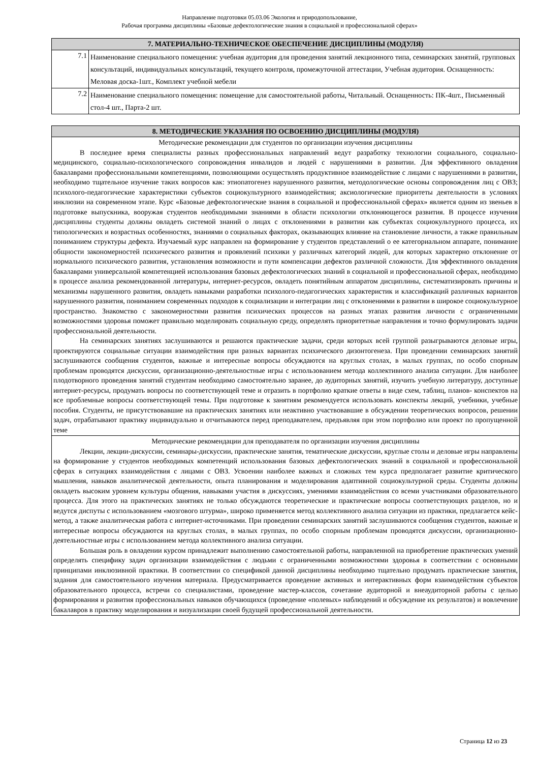Направление подготовки 05.03.06 Экология и природопользование,
Рабочая программа дисциплины «Базовые дефектологические знания в социальной и профессиональной сферах»
| 7. МАТЕРИАЛЬНО-ТЕХНИЧЕСКОЕ ОБЕСПЕЧЕНИЕ ДИСЦИПЛИНЫ (МОДУЛЯ) | |
| --- | --- |
| 7.1 | Наименование специального помещения: учебная аудитория для проведения занятий лекционного типа, семинарских занятий, групповых консультаций, индивидуальных консультаций, текущего контроля, промежуточной аттестации, Учебная аудитория. Оснащенность: Меловая доска-1шт., Комплект учебной мебели |
| 7.2 | Наименование специального помещения: помещение для самостоятельной работы, Читальный. Оснащенность: ПК-4шт., Письменный стол-4 шт., Парта-2 шт. |
| 8. МЕТОДИЧЕСКИЕ УКАЗАНИЯ ПО ОСВОЕНИЮ ДИСЦИПЛИНЫ (МОДУЛЯ) |
| --- |
| Методические рекомендации для студентов по организации изучения дисциплины В последнее время специалисты разных профессиональных направлений ведут разработку технологии социального, социально-медицинского, социально-психологического сопровождения инвалидов и людей с нарушениями в развитии. Для эффективного овладения бакалаврами профессиональными компетенциями, позволяющими осуществлять продуктивное взаимодействие с лицами с нарушениями в развитии, необходимо тщательное изучение таких вопросов как: этиопатогенез нарушенного развития, методологические основы сопровождения лиц с ОВЗ; психолого-педагогические характеристики субъектов социокультурного взаимодействия; аксиологические приоритеты деятельности в условиях инклюзии на современном этапе. Курс «Базовые дефектологические знания в социальной и профессиональной сферах» является одним из звеньев в подготовке выпускника, вооружая студентов необходимыми знаниями в области психологии отклоняющегося развития. В процессе изучения дисциплины студенты должны овладеть системой знаний о лицах с отклонениями в развитии как субъектах социокультурного процесса, их типологических и возрастных особенностях, знаниями о социальных факторах, оказывающих влияние на становление личности, а также правильным пониманием структуры дефекта. Изучаемый курс направлен на формирование у студентов представлений о ее категориальном аппарате, понимание общности закономерностей психического развития и проявлений психики у различных категорий людей, для которых характерно отклонение от нормального психического развития, установления возможности и пути компенсации дефектов различной сложности. Для эффективного овладения бакалаврами универсальной компетенцией использования базовых дефектологических знаний в социальной и профессиональной сферах, необходимо в процессе анализа рекомендованной литературы, интернет-ресурсов, овладеть понятийным аппаратом дисциплины, систематизировать причины и механизмы нарушенного развития, овладеть навыками разработки психолого-педагогических характеристик и классификаций различных вариантов нарушенного развития, пониманием современных подходов к социализации и интеграции лиц с отклонениями в развитии в широкое социокультурное пространство. Знакомство с закономерностями развития психических процессов на разных этапах развития личности с ограниченными возможностями здоровья поможет правильно моделировать социальную среду, определять приоритетные направления и точно формулировать задачи профессиональной деятельности. На семинарских занятиях заслушиваются и решаются практические задачи, среди которых всей группой разыгрываются деловые игры, проектируются социальные ситуации взаимодействия при разных вариантах психического дизонтогенеза. При проведении семинарских занятий заслушиваются сообщения студентов, важные и интересные вопросы обсуждаются на круглых столах, в малых группах, по особо спорным проблемам проводятся дискуссии, организационно-деятельностные игры с использованием метода коллективного анализа ситуации. Для наиболее плодотворного проведения занятий студентам необходимо самостоятельно заранее, до аудиторных занятий, изучить учебную литературу, доступные интернет-ресурсы, продумать вопросы по соответствующей теме и отразить в портфолио краткие ответы в виде схем, таблиц, планов- конспектов на все проблемные вопросы соответствующей темы. При подготовке к занятиям рекомендуется использовать конспекты лекций, учебники, учебные пособия. Студенты, не присутствовавшие на практических занятиях или неактивно участвовавшие в обсуждении теоретических вопросов, решении задач, отрабатывают практику индивидуально и отчитываются перед преподавателем, предъявляя при этом портфолио или проект по пропущенной теме |
| Методические рекомендации для преподавателя по организации изучения дисциплины Лекции, лекции-дискуссии, семинары-дискуссии, практические занятия, тематические дискуссии, круглые столы и деловые игры направлены на формирование у студентов необходимых компетенций использования базовых дефектологических знаний в социальной и профессиональной сферах в ситуациях взаимодействия с лицами с ОВЗ. Усвоении наиболее важных и сложных тем курса предполагает развитие критического мышления, навыков аналитической деятельности, опыта планирования и моделирования адаптивной социокультурной среды. Студенты должны овладеть высоким уровнем культуры общения, навыками участия в дискуссиях, умениями взаимодействия со всеми участниками образовательного процесса. Для этого на практических занятиях не только обсуждаются теоретические и практические вопросы соответствующих разделов, но и ведутся диспуты с использованием «мозгового штурма», широко применяется метод коллективного анализа ситуации из практики, предлагается кейс-метод, а также аналитическая работа с интернет-источниками. При проведении семинарских занятий заслушиваются сообщения студентов, важные и интересные вопросы обсуждаются на круглых столах, в малых группах, по особо спорным проблемам проводятся дискуссии, организационно-деятельностные игры с использованием метода коллективного анализа ситуации. Большая роль в овладении курсом принадлежит выполнению самостоятельной работы, направленной на приобретение практических умений определять специфику задач организации взаимодействия с людьми с ограниченными возможностями здоровья в соответствии с основными принципами инклюзивной практики. В соответствии со спецификой данной дисциплины необходимо тщательно продумать практические занятия, задания для самостоятельного изучения материала. Предусматривается проведение активных и интерактивных форм взаимодействия субъектов образовательного процесса, встречи со специалистами, проведение мастер-классов, сочетание аудиторной и внеаудиторной работы с целью формирования и развития профессиональных навыков обучающихся (проведение «полевых» наблюдений и обсуждение их результатов) и вовлечение бакалавров в практику моделирования и визуализации своей будущей профессиональной деятельности. |
Страница 12 из 23